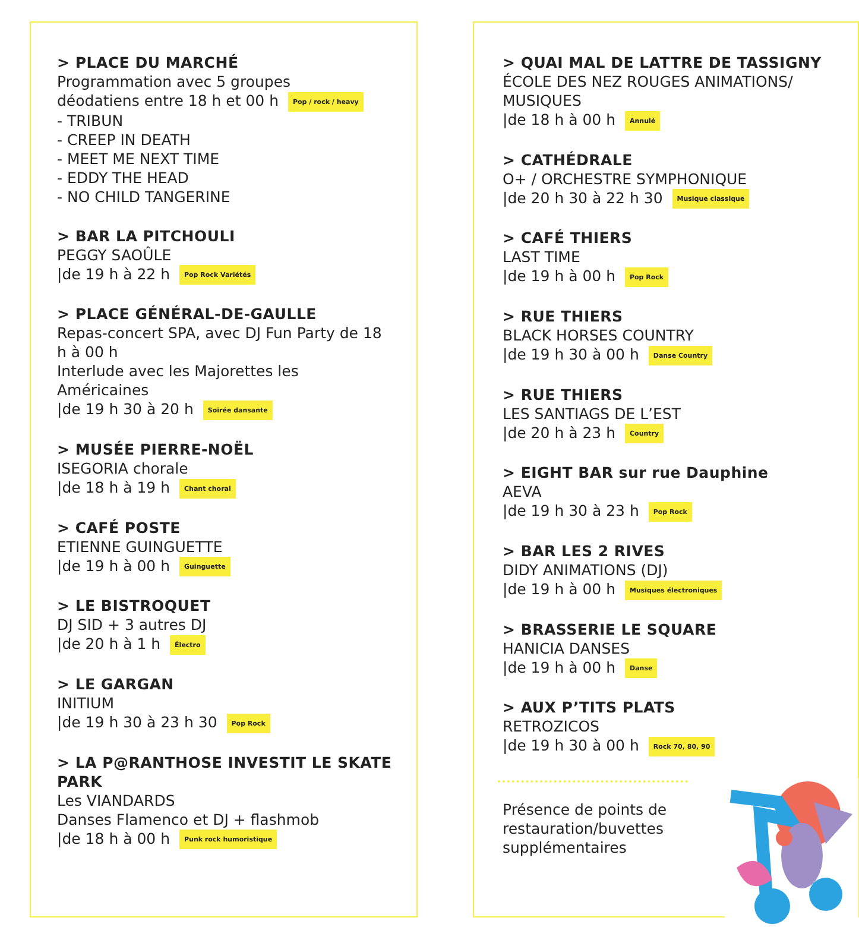> PLACE DU MARCHÉ
Programmation avec 5 groupes
déodatiens entre 18 h et 00 h Pop / rock / heavy
- TRIBUN
- CREEP IN DEATH
- MEET ME NEXT TIME
- EDDY THE HEAD
- NO CHILD TANGERINE
> BAR LA PITCHOULI
PEGGY SAOÛLE
|de 19 h à 22 h Pop Rock Variétés
> PLACE GÉNÉRAL-DE-GAULLE
Repas-concert SPA, avec DJ Fun Party de 18 h à 00 h
Interlude avec les Majorettes les Américaines
|de 19 h 30 à 20 h Soirée dansante
> MUSÉE PIERRE-NOËL
ISEGORIA chorale
|de 18 h à 19 h Chant choral
> CAFÉ POSTE
ETIENNE GUINGUETTE
|de 19 h à 00 h Guinguette
> LE BISTROQUET
DJ SID + 3 autres DJ
|de 20 h à 1 h Électro
> LE GARGAN
INITIUM
|de 19 h 30 à 23 h 30 Pop Rock
> LA P@RANTHOSE INVESTIT LE SKATE PARK
Les VIANDARDS
Danses Flamenco et DJ + flashmob
|de 18 h à 00 h Punk rock humoristique
> QUAI MAL DE LATTRE DE TASSIGNY
ÉCOLE DES NEZ ROUGES ANIMATIONS/ MUSIQUES
|de 18 h à 00 h Annulé
> CATHÉDRALE
O+ / ORCHESTRE SYMPHONIQUE
|de 20 h 30 à 22 h 30 Musique classique
> CAFÉ THIERS
LAST TIME
|de 19 h à 00 h Pop Rock
> RUE THIERS
BLACK HORSES COUNTRY
|de 19 h 30 à 00 h Danse Country
> RUE THIERS
LES SANTIAGS DE L’EST
|de 20 h à 23 h Country
> EIGHT BAR sur rue Dauphine
AEVA
|de 19 h 30 à 23 h Pop Rock
> BAR LES 2 RIVES
DIDY ANIMATIONS (DJ)
|de 19 h à 00 h Musiques électroniques
> BRASSERIE LE SQUARE
HANICIA DANSES
|de 19 h à 00 h Danse
> AUX P’TITS PLATS
RETROZICOS
|de 19 h 30 à 00 h Rock 70, 80, 90
Présence de points de
restauration/buvettes
supplémentaires